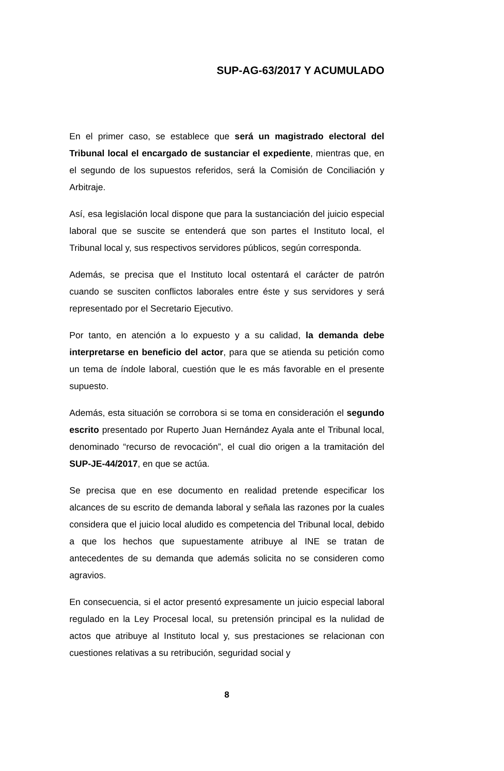SUP-AG-63/2017 Y ACUMULADO
En el primer caso, se establece que será un magistrado electoral del Tribunal local el encargado de sustanciar el expediente, mientras que, en el segundo de los supuestos referidos, será la Comisión de Conciliación y Arbitraje.
Así, esa legislación local dispone que para la sustanciación del juicio especial laboral que se suscite se entenderá que son partes el Instituto local, el Tribunal local y, sus respectivos servidores públicos, según corresponda.
Además, se precisa que el Instituto local ostentará el carácter de patrón cuando se susciten conflictos laborales entre éste y sus servidores y será representado por el Secretario Ejecutivo.
Por tanto, en atención a lo expuesto y a su calidad, la demanda debe interpretarse en beneficio del actor, para que se atienda su petición como un tema de índole laboral, cuestión que le es más favorable en el presente supuesto.
Además, esta situación se corrobora si se toma en consideración el segundo escrito presentado por Ruperto Juan Hernández Ayala ante el Tribunal local, denominado “recurso de revocación”, el cual dio origen a la tramitación del SUP-JE-44/2017, en que se actúa.
Se precisa que en ese documento en realidad pretende especificar los alcances de su escrito de demanda laboral y señala las razones por la cuales considera que el juicio local aludido es competencia del Tribunal local, debido a que los hechos que supuestamente atribuye al INE se tratan de antecedentes de su demanda que además solicita no se consideren como agravios.
En consecuencia, si el actor presentó expresamente un juicio especial laboral regulado en la Ley Procesal local, su pretensión principal es la nulidad de actos que atribuye al Instituto local y, sus prestaciones se relacionan con cuestiones relativas a su retribución, seguridad social y
8